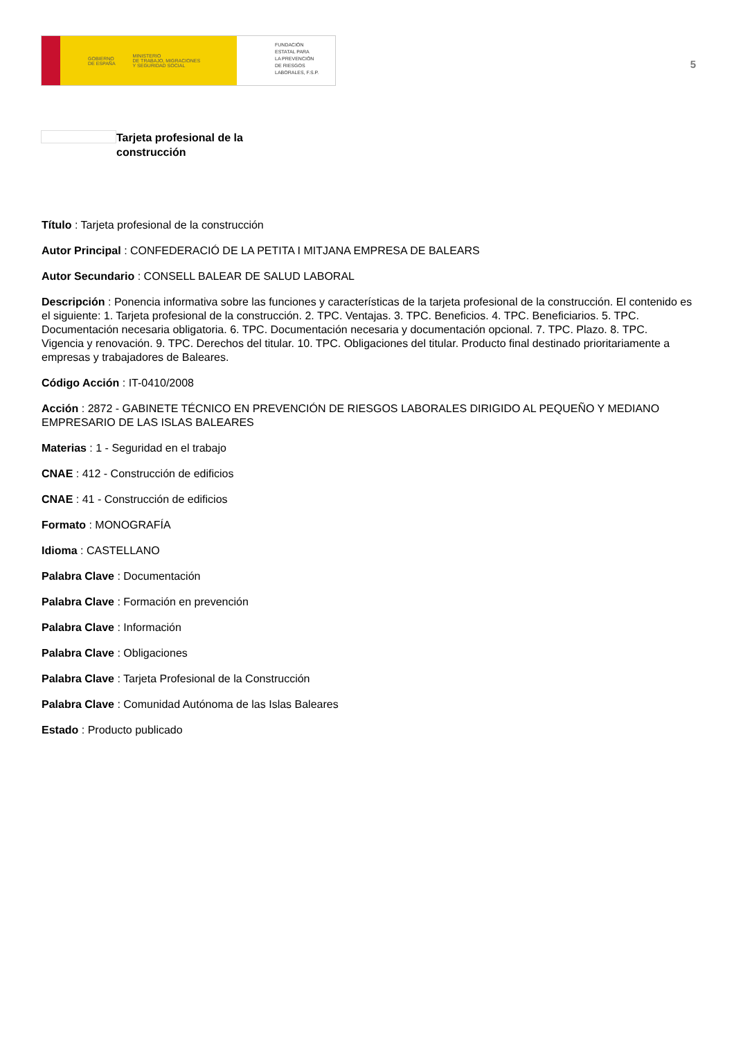GOBIERNO
DE ESPAÑA MINISTERIO
DE TRABAJO, MIGRACIONES
Y SEGURIDAD SOCIAL
FUNDACIÓN
ESTATAL PARA
LA PREVENCIÓN
DE RIESGOS
LABORALES, F.S.P.
5
Tarjeta profesional de la
construcción
Título : Tarjeta profesional de la construcción
Autor Principal : CONFEDERACIÓ DE LA PETITA I MITJANA EMPRESA DE BALEARS
Autor Secundario : CONSELL BALEAR DE SALUD LABORAL
Descripción : Ponencia informativa sobre las funciones y características de la tarjeta profesional de la construcción. El contenido es el siguiente: 1. Tarjeta profesional de la construcción. 2. TPC. Ventajas. 3. TPC. Beneficios. 4. TPC. Beneficiarios. 5. TPC. Documentación necesaria obligatoria. 6. TPC. Documentación necesaria y documentación opcional. 7. TPC. Plazo. 8. TPC. Vigencia y renovación. 9. TPC. Derechos del titular. 10. TPC. Obligaciones del titular. Producto final destinado prioritariamente a empresas y trabajadores de Baleares.
Código Acción : IT-0410/2008
Acción : 2872 - GABINETE TÉCNICO EN PREVENCIÓN DE RIESGOS LABORALES DIRIGIDO AL PEQUEÑO Y MEDIANO EMPRESARIO DE LAS ISLAS BALEARES
Materias : 1 - Seguridad en el trabajo
CNAE : 412 - Construcción de edificios
CNAE : 41 - Construcción de edificios
Formato : MONOGRAFÍA
Idioma : CASTELLANO
Palabra Clave : Documentación
Palabra Clave : Formación en prevención
Palabra Clave : Información
Palabra Clave : Obligaciones
Palabra Clave : Tarjeta Profesional de la Construcción
Palabra Clave : Comunidad Autónoma de las Islas Baleares
Estado : Producto publicado